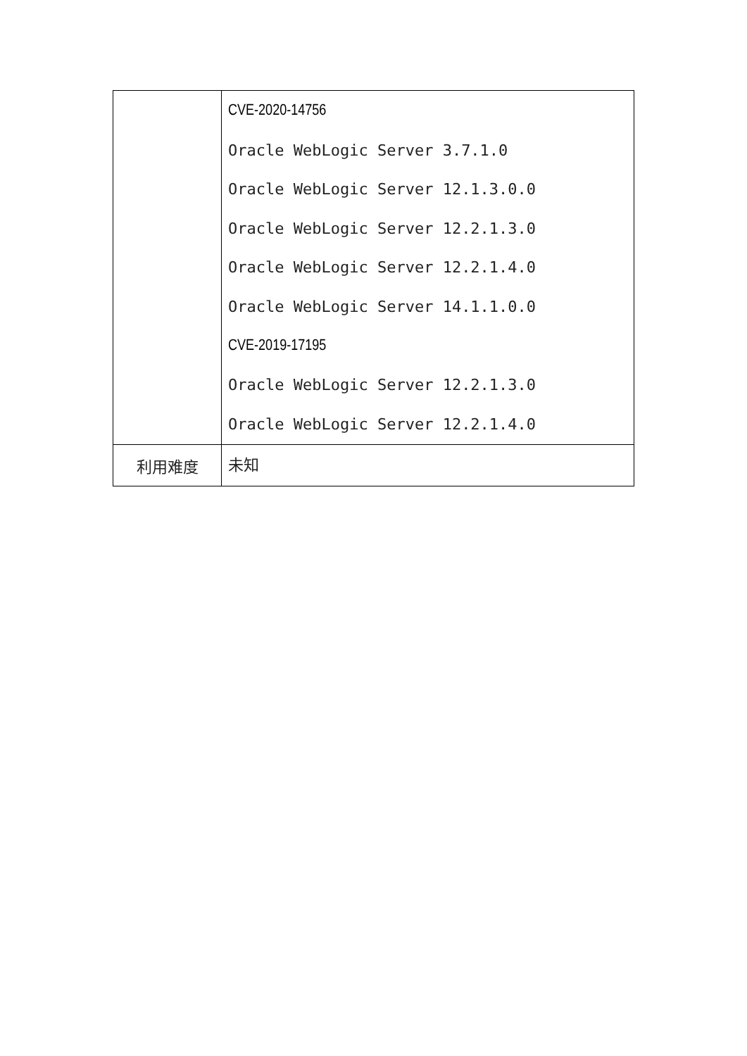| | CVE-2020-14756 Oracle WebLogic Server 3.7.1.0 Oracle WebLogic Server 12.1.3.0.0 Oracle WebLogic Server 12.2.1.3.0 Oracle WebLogic Server 12.2.1.4.0 Oracle WebLogic Server 14.1.1.0.0 CVE-2019-17195 Oracle WebLogic Server 12.2.1.3.0 Oracle WebLogic Server 12.2.1.4.0 |
| 利用难度 | 未知 |